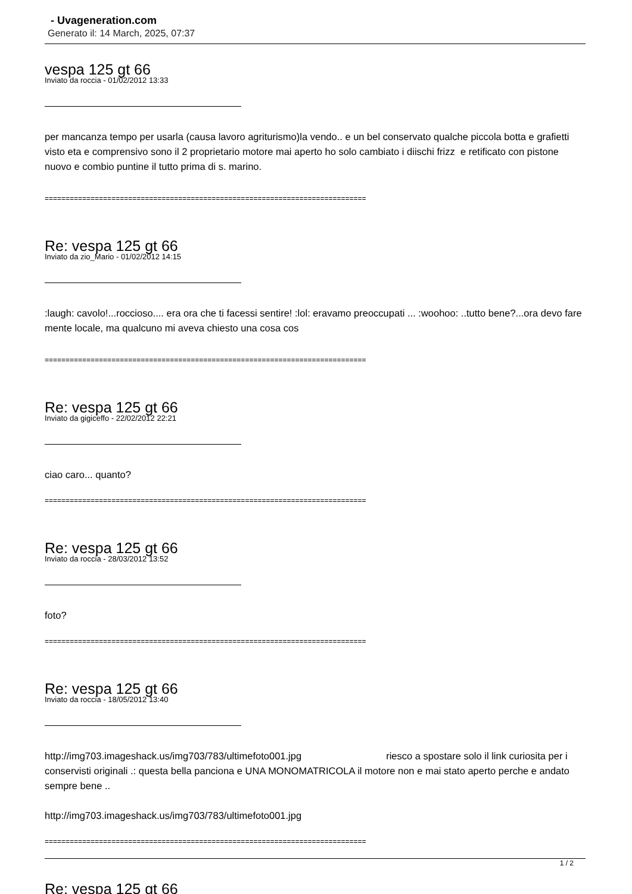- Uvageneration.com
Generato il: 14 March, 2025, 07:37
vespa 125 gt 66
Inviato da roccia - 01/02/2012 13:33
per mancanza tempo per usarla (causa lavoro agriturismo)la vendo.. e un bel conservato qualche piccola botta e grafietti visto eta e comprensivo sono il 2 proprietario motore mai aperto ho solo cambiato i diischi frizz e retificato con pistone nuovo e combio puntine il tutto prima di s. marino.
=============================================================================
Re: vespa 125 gt 66
Inviato da zio_Mario - 01/02/2012 14:15
:laugh: cavolo!...roccioso.... era ora che ti facessi sentire! :lol: eravamo preoccupati ... :woohoo: ..tutto bene?...ora devo fare mente locale, ma qualcuno mi aveva chiesto una cosa cos
=============================================================================
Re: vespa 125 gt 66
Inviato da gigiceffo - 22/02/2012 22:21
ciao caro... quanto?
=============================================================================
Re: vespa 125 gt 66
Inviato da roccia - 28/03/2012 13:52
foto?
=============================================================================
Re: vespa 125 gt 66
Inviato da roccia - 18/05/2012 13:40
http://img703.imageshack.us/img703/783/ultimefoto001.jpg riesco a spostare solo il link curiosita per i conservisti originali .: questa bella panciona e UNA MONOMATRICOLA il motore non e mai stato aperto perche e andato sempre bene ..
http://img703.imageshack.us/img703/783/ultimefoto001.jpg
=============================================================================
Re: vespa 125 gt 66
1 / 2